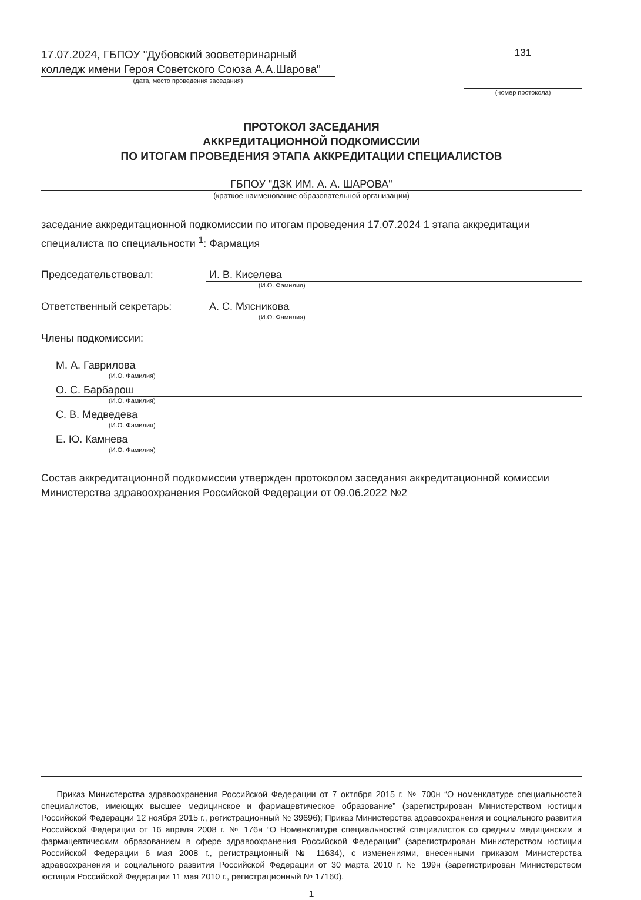17.07.2024, ГБПОУ "Дубовский зооветеринарный колледж имени Героя Советского Союза А.А.Шарова"
(дата, место проведения заседания)
131
(номер протокола)
ПРОТОКОЛ ЗАСЕДАНИЯ
АККРЕДИТАЦИОННОЙ ПОДКОМИССИИ
ПО ИТОГАМ ПРОВЕДЕНИЯ ЭТАПА АККРЕДИТАЦИИ СПЕЦИАЛИСТОВ
ГБПОУ "ДЗК ИМ. А. А. ШАРОВА"
(краткое наименование образовательной организации)
заседание аккредитационной подкомиссии по итогам проведения 17.07.2024 1 этапа аккредитации специалиста по специальности <sup>1</sup>: Фармация
Председательствовал: И. В. Киселева
(И.О. Фамилия)
Ответственный секретарь: А. С. Мясникова
(И.О. Фамилия)
Члены подкомиссии:
М. А. Гаврилова
(И.О. Фамилия)
О. С. Барбарош
(И.О. Фамилия)
С. В. Медведева
(И.О. Фамилия)
Е. Ю. Камнева
(И.О. Фамилия)
Состав аккредитационной подкомиссии утвержден протоколом заседания аккредитационной комиссии Министерства здравоохранения Российской Федерации от 09.06.2022 №2
Приказ Министерства здравоохранения Российской Федерации от 7 октября 2015 г. № 700н “О номенклатуре специальностей специалистов, имеющих высшее медицинское и фармацевтическое образование” (зарегистрирован Министерством юстиции Российской Федерации 12 ноября 2015 г., регистрационный № 39696); Приказ Министерства здравоохранения и социального развития Российской Федерации от 16 апреля 2008 г. № 176н “О Номенклатуре специальностей специалистов со средним медицинским и фармацевтическим образованием в сфере здравоохранения Российской Федерации” (зарегистрирован Министерством юстиции Российской Федерации 6 мая 2008 г., регистрационный № 11634), с изменениями, внесенными приказом Министерства здравоохранения и социального развития Российской Федерации от 30 марта 2010 г. № 199н (зарегистрирован Министерством юстиции Российской Федерации 11 мая 2010 г., регистрационный № 17160).
1